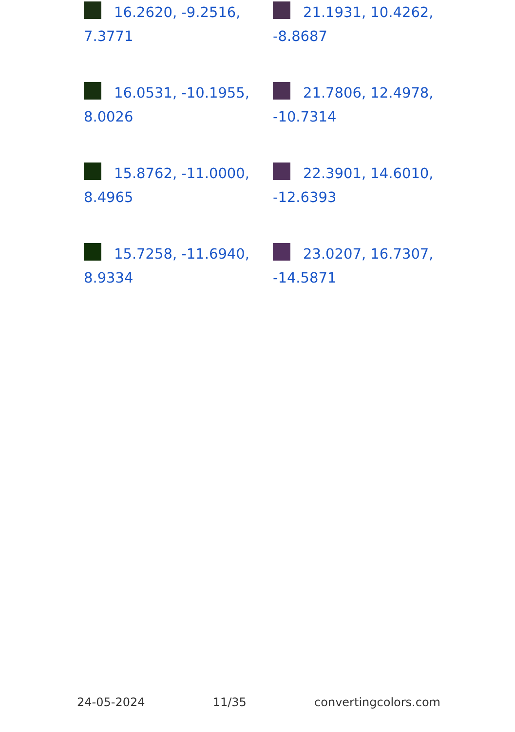16.2620, -9.2516, 7.3771
21.1931, 10.4262, -8.8687
16.0531, -10.1955, 8.0026
21.7806, 12.4978, -10.7314
15.8762, -11.0000, 8.4965
22.3901, 14.6010, -12.6393
15.7258, -11.6940, 8.9334
23.0207, 16.7307, -14.5871
24-05-2024 11/35 convertingcolors.com